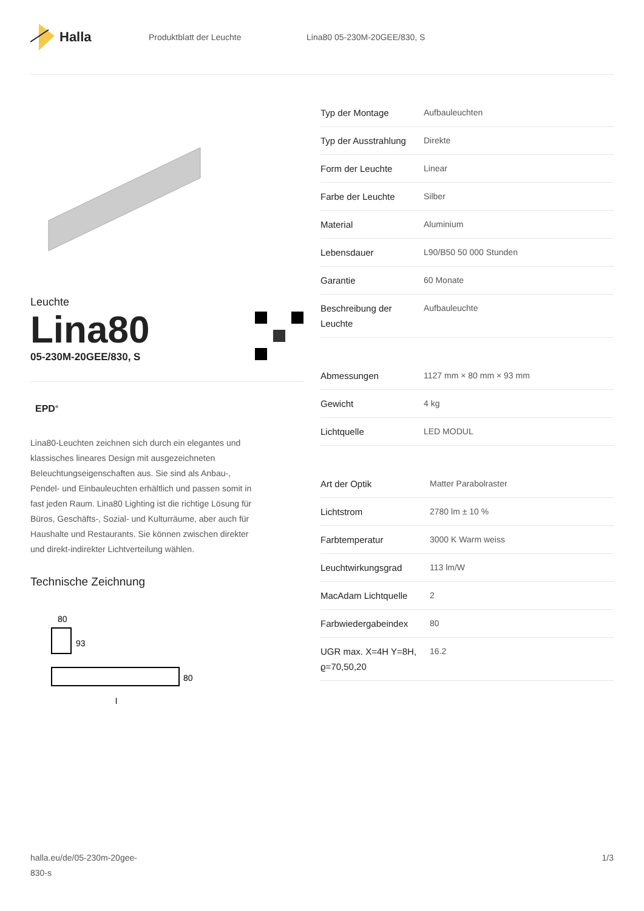Halla
Produktblatt der Leuchte Lina80 05-230M-20GEE/830, S
Leuchte
Lina80
05-230M-20GEE/830, S
EPD<sup>®</sup>
Lina80-Leuchten zeichnen sich durch ein elegantes und klassisches lineares Design mit ausgezeichneten Beleuchtungseigenschaften aus. Sie sind als Anbau-, Pendel- und Einbauleuchten erhältlich und passen somit in fast jeden Raum. Lina80 Lighting ist die richtige Lösung für Büros, Geschäfts-, Sozial- und Kulturräume, aber auch für Haushalte und Restaurants. Sie können zwischen direkter und direkt-indirekter Lichtverteilung wählen.
Technische Zeichnung
80
93
80
l
| Typ der Montage | Aufbauleuchten |
| Typ der Ausstrahlung | Direkte |
| Form der Leuchte | Linear |
| Farbe der Leuchte | Silber |
| Material | Aluminium |
| Lebensdauer | L90/B50 50 000 Stunden |
| Garantie | 60 Monate |
| Beschreibung der Leuchte | Aufbauleuchte |
| Abmessungen | 1127 mm × 80 mm × 93 mm |
| Gewicht | 4 kg |
| Lichtquelle | LED MODUL |
| Art der Optik | Matter Parabolraster |
| Lichtstrom | 2780 lm ± 10 % |
| Farbtemperatur | 3000 K Warm weiss |
| Leuchtwirkungsgrad | 113 lm/W |
| MacAdam Lichtquelle | 2 |
| Farbwiedergabeindex | 80 |
| UGR max. X=4H Y=8H, ϱ=70,50,20 | 16.2 |
halla.eu/de/05-230m-20gee-
830-s
1/3